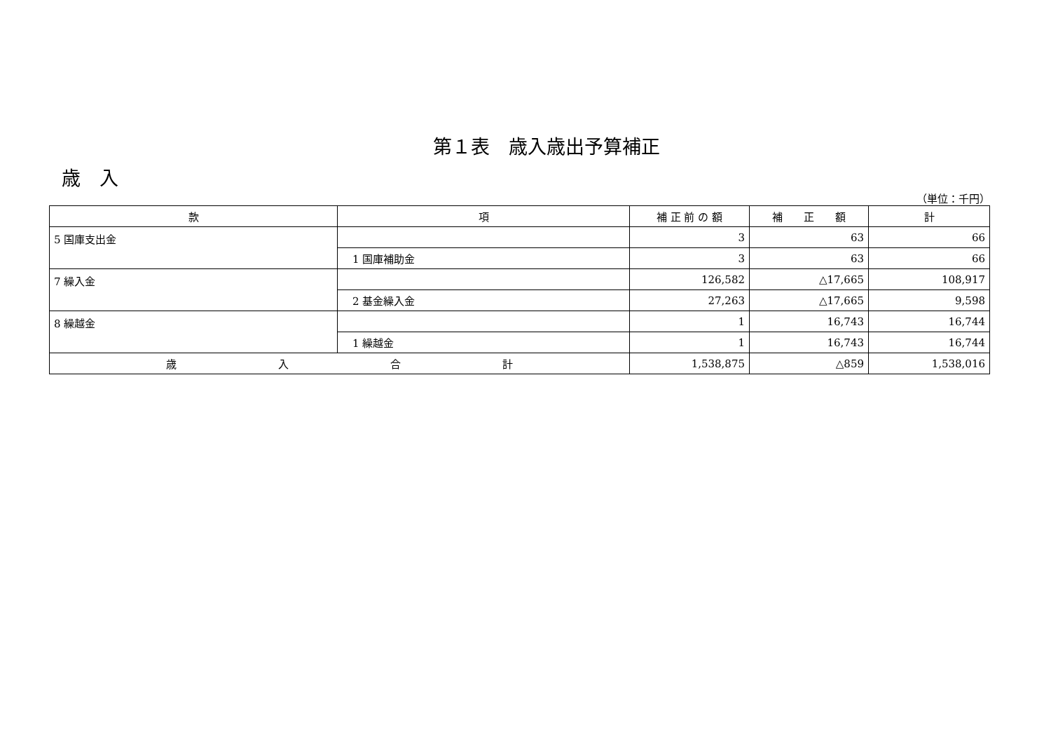第１表　歳入歳出予算補正
歳　入
（単位：千円）
| 款 | 項 | 補 正 前 の 額 | 補 正 額 | 計 |
| --- | --- | --- | --- | --- |
| 5 国庫支出金 | | 3 | 63 | 66 |
| | 1 国庫補助金 | 3 | 63 | 66 |
| 7 繰入金 | | 126,582 | △17,665 | 108,917 |
| | 2 基金繰入金 | 27,263 | △17,665 | 9,598 |
| 8 繰越金 | | 1 | 16,743 | 16,744 |
| | 1 繰越金 | 1 | 16,743 | 16,744 |
| 歳 入 合 計 | | 1,538,875 | △859 | 1,538,016 |